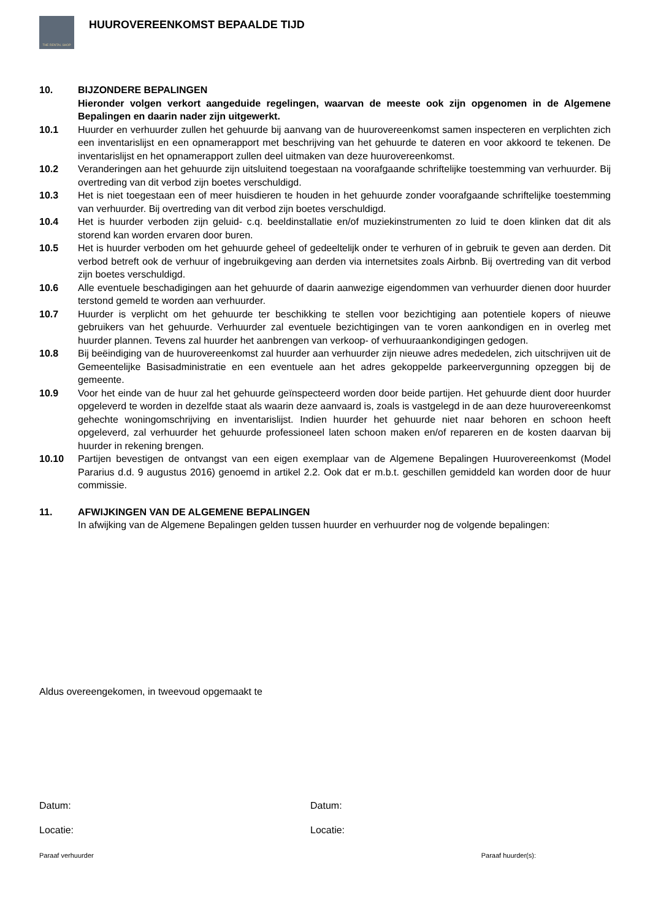THE RENTAL SHOP
HUUROVEREENKOMST BEPAALDE TIJD
10. BIJZONDERE BEPALINGEN
Hieronder volgen verkort aangeduide regelingen, waarvan de meeste ook zijn opgenomen in de Algemene Bepalingen en daarin nader zijn uitgewerkt.
10.1 Huurder en verhuurder zullen het gehuurde bij aanvang van de huurovereenkomst samen inspecteren en verplichten zich een inventarislijst en een opnamerapport met beschrijving van het gehuurde te dateren en voor akkoord te tekenen. De inventarislijst en het opnamerapport zullen deel uitmaken van deze huurovereenkomst.
10.2 Veranderingen aan het gehuurde zijn uitsluitend toegestaan na voorafgaande schriftelijke toestemming van verhuurder. Bij overtreding van dit verbod zijn boetes verschuldigd.
10.3 Het is niet toegestaan een of meer huisdieren te houden in het gehuurde zonder voorafgaande schriftelijke toestemming van verhuurder. Bij overtreding van dit verbod zijn boetes verschuldigd.
10.4 Het is huurder verboden zijn geluid- c.q. beeldinstallatie en/of muziekinstrumenten zo luid te doen klinken dat dit als storend kan worden ervaren door buren.
10.5 Het is huurder verboden om het gehuurde geheel of gedeeltelijk onder te verhuren of in gebruik te geven aan derden. Dit verbod betreft ook de verhuur of ingebruikgeving aan derden via internetsites zoals Airbnb. Bij overtreding van dit verbod zijn boetes verschuldigd.
10.6 Alle eventuele beschadigingen aan het gehuurde of daarin aanwezige eigendommen van verhuurder dienen door huurder terstond gemeld te worden aan verhuurder.
10.7 Huurder is verplicht om het gehuurde ter beschikking te stellen voor bezichtiging aan potentiele kopers of nieuwe gebruikers van het gehuurde. Verhuurder zal eventuele bezichtigingen van te voren aankondigen en in overleg met huurder plannen. Tevens zal huurder het aanbrengen van verkoop- of verhuuraankondigingen gedogen.
10.8 Bij beëindiging van de huurovereenkomst zal huurder aan verhuurder zijn nieuwe adres mededelen, zich uitschrijven uit de Gemeentelijke Basisadministratie en een eventuele aan het adres gekoppelde parkeervergunning opzeggen bij de gemeente.
10.9 Voor het einde van de huur zal het gehuurde geïnspecteerd worden door beide partijen. Het gehuurde dient door huurder opgeleverd te worden in dezelfde staat als waarin deze aanvaard is, zoals is vastgelegd in de aan deze huurovereenkomst gehechte woningomschrijving en inventarislijst. Indien huurder het gehuurde niet naar behoren en schoon heeft opgeleverd, zal verhuurder het gehuurde professioneel laten schoon maken en/of repareren en de kosten daarvan bij huurder in rekening brengen.
10.10 Partijen bevestigen de ontvangst van een eigen exemplaar van de Algemene Bepalingen Huurovereenkomst (Model Pararius d.d. 9 augustus 2016) genoemd in artikel 2.2. Ook dat er m.b.t. geschillen gemiddeld kan worden door de huur commissie.
11. AFWIJKINGEN VAN DE ALGEMENE BEPALINGEN
In afwijking van de Algemene Bepalingen gelden tussen huurder en verhuurder nog de volgende bepalingen:
Aldus overeengekomen, in tweevoud opgemaakt te
Datum: Datum:
Locatie: Locatie:
Paraaf verhuurder Paraaf huurder(s):